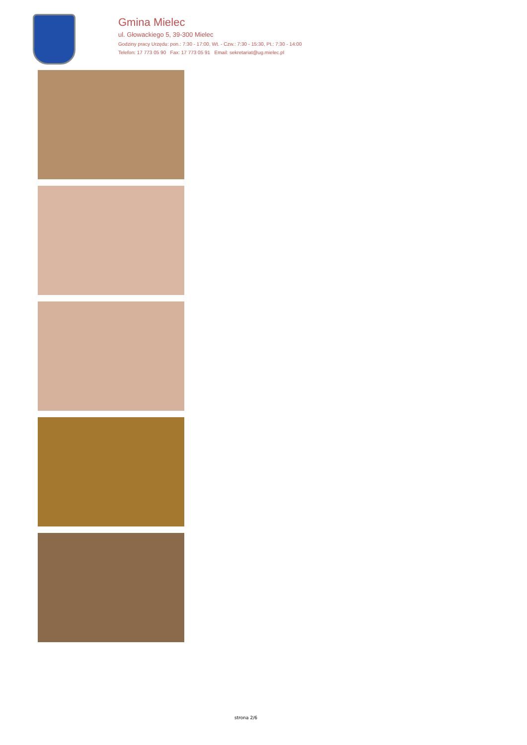Gmina Mielec
ul. Głowackiego 5, 39-300 Mielec
Godziny pracy Urzędu: pon.: 7:30 - 17:00, Wt. - Czw.: 7:30 - 15:30, Pt.: 7:30 - 14:00
Telefon: 17 773 05 90 Fax: 17 773 05 91 Email: sekretariat@ug.mielec.pl
strona 2/6